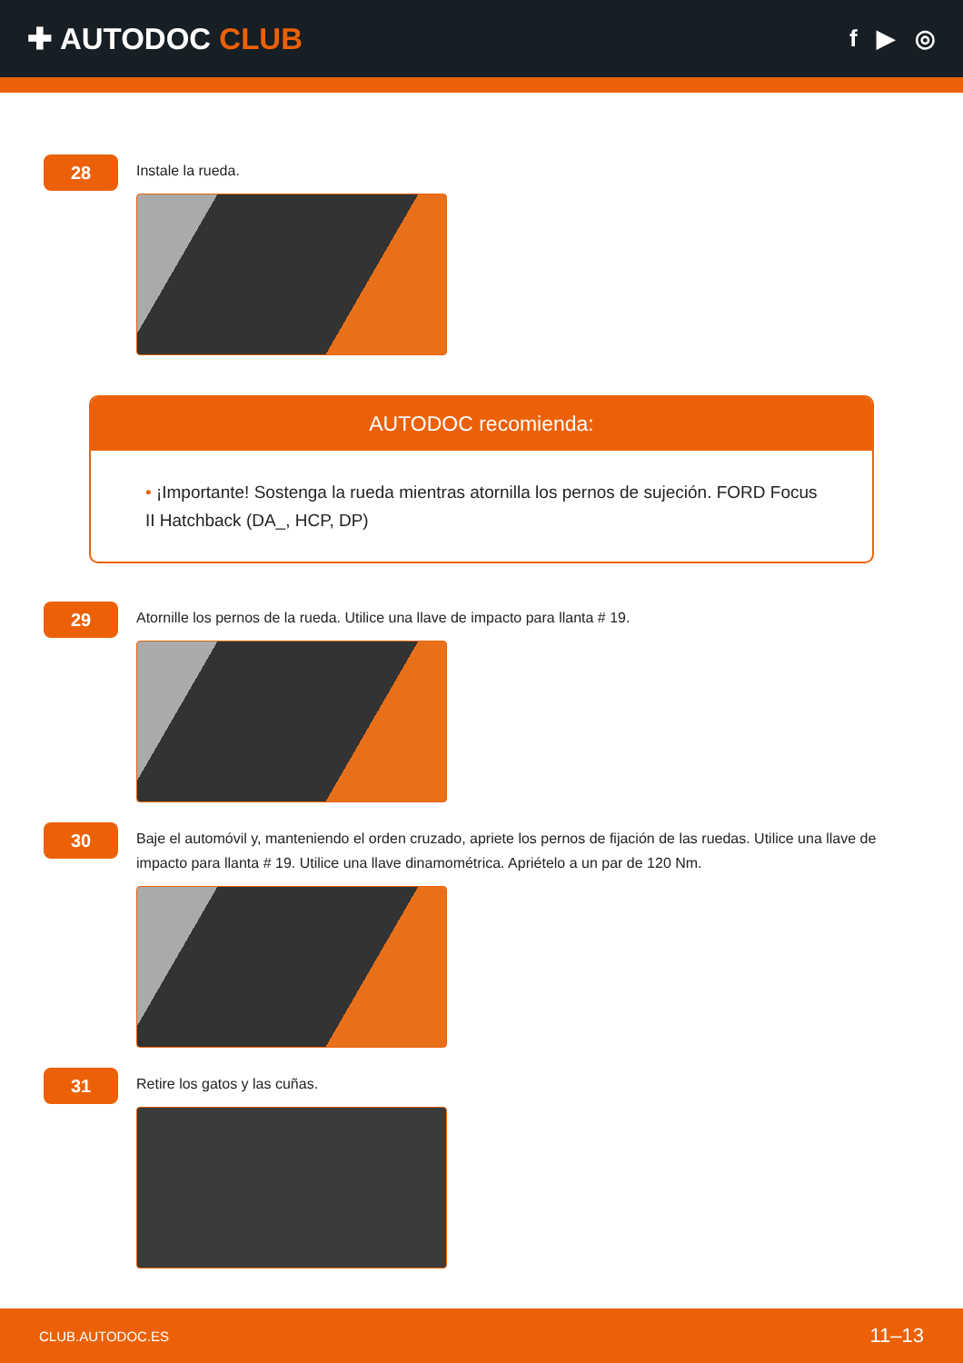✚ AUTODOC CLUB
f ▶ ◎
28
Instale la rueda.
AUTODOC recomienda:
• ¡Importante! Sostenga la rueda mientras atornilla los pernos de sujeción. FORD Focus II Hatchback (DA_, HCP, DP)
29
Atornille los pernos de la rueda. Utilice una llave de impacto para llanta # 19.
30
Baje el automóvil y, manteniendo el orden cruzado, apriete los pernos de fijación de las ruedas. Utilice una llave de impacto para llanta # 19. Utilice una llave dinamométrica. Apriételo a un par de 120 Nm.
31
Retire los gatos y las cuñas.
CLUB.AUTODOC.ES 11–13